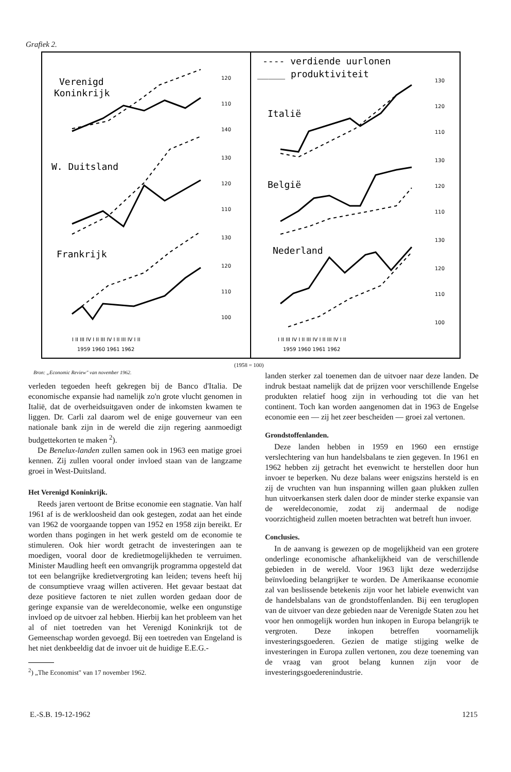Grafiek 2.
Verenigd
Koninkrijk
W. Duitsland
Frankrijk
---- verdiende uurlonen
_____ produktiviteit
Italië
België
Nederland
I II III IV I II III IV I II III IV I II
1959 1960 1961 1962
I II III IV I II III IV I II III IV I II
1959 1960 1961 1962
120
110
140
130
120
110
130
120
110
100
130
120
110
130
120
110
130
120
110
100
(1958 = 100)
Bron: „Economic Review" van november 1962.
verleden tegoeden heeft gekregen bij de Banco d'Italia. De economische expansie had namelijk zo'n grote vlucht genomen in Italië, dat de overheidsuitgaven onder de inkomsten kwamen te liggen. Dr. Carli zal daarom wel de enige gouverneur van een nationale bank zijn in de wereld die zijn regering aanmoedigt budgettekorten te maken <sup>2</sup>).
De Benelux-landen zullen samen ook in 1963 een matige groei kennen. Zij zullen vooral onder invloed staan van de langzame groei in West-Duitsland.
Het Verenigd Koninkrijk.
Reeds jaren vertoont de Britse economie een stagnatie. Van half 1961 af is de werkloosheid dan ook gestegen, zodat aan het einde van 1962 de voorgaande toppen van 1952 en 1958 zijn bereikt. Er worden thans pogingen in het werk gesteld om de economie te stimuleren. Ook hier wordt getracht de investeringen aan te moedigen, vooral door de kredietmogelijkheden te verruimen. Minister Maudling heeft een omvangrijk programma opgesteld dat tot een belangrijke kredietvergroting kan leiden; tevens heeft hij de consumptieve vraag willen activeren. Het gevaar bestaat dat deze positieve factoren te niet zullen worden gedaan door de geringe expansie van de wereldeconomie, welke een ongunstige invloed op de uitvoer zal hebben. Hierbij kan het probleem van het al of niet toetreden van het Verenigd Koninkrijk tot de Gemeenschap worden gevoegd. Bij een toetreden van Engeland is het niet denkbeeldig dat de invoer uit de huidige E.E.G.-
<sup>2</sup>) „The Economist" van 17 november 1962.
landen sterker zal toenemen dan de uitvoer naar deze landen. De indruk bestaat namelijk dat de prijzen voor verschillende Engelse produkten relatief hoog zijn in verhouding tot die van het continent. Toch kan worden aangenomen dat in 1963 de Engelse economie een — zij het zeer bescheiden — groei zal vertonen.
Grondstoffenlanden.
Deze landen hebben in 1959 en 1960 een ernstige verslechtering van hun handelsbalans te zien gegeven. In 1961 en 1962 hebben zij getracht het evenwicht te herstellen door hun invoer te beperken. Nu deze balans weer enigszins hersteld is en zij de vruchten van hun inspanning willen gaan plukken zullen hun uitvoerkansen sterk dalen door de minder sterke expansie van de wereldeconomie, zodat zij andermaal de nodige voorzichtigheid zullen moeten betrachten wat betreft hun invoer.
Conclusies.
In de aanvang is gewezen op de mogelijkheid van een grotere onderlinge economische afhankelijkheid van de verschillende gebieden in de wereld. Voor 1963 lijkt deze wederzijdse beïnvloeding belangrijker te worden. De Amerikaanse economie zal van beslissende betekenis zijn voor het labiele evenwicht van de handelsbalans van de grondstoffenlanden. Bij een teruglopen van de uitvoer van deze gebieden naar de Verenigde Staten zou het voor hen onmogelijk worden hun inkopen in Europa belangrijk te vergroten. Deze inkopen betreffen voornamelijk investeringsgoederen. Gezien de matige stijging welke de investeringen in Europa zullen vertonen, zou deze toeneming van de vraag van groot belang kunnen zijn voor de investeringsgoederenindustrie.
E.-S.B. 19-12-1962 1215